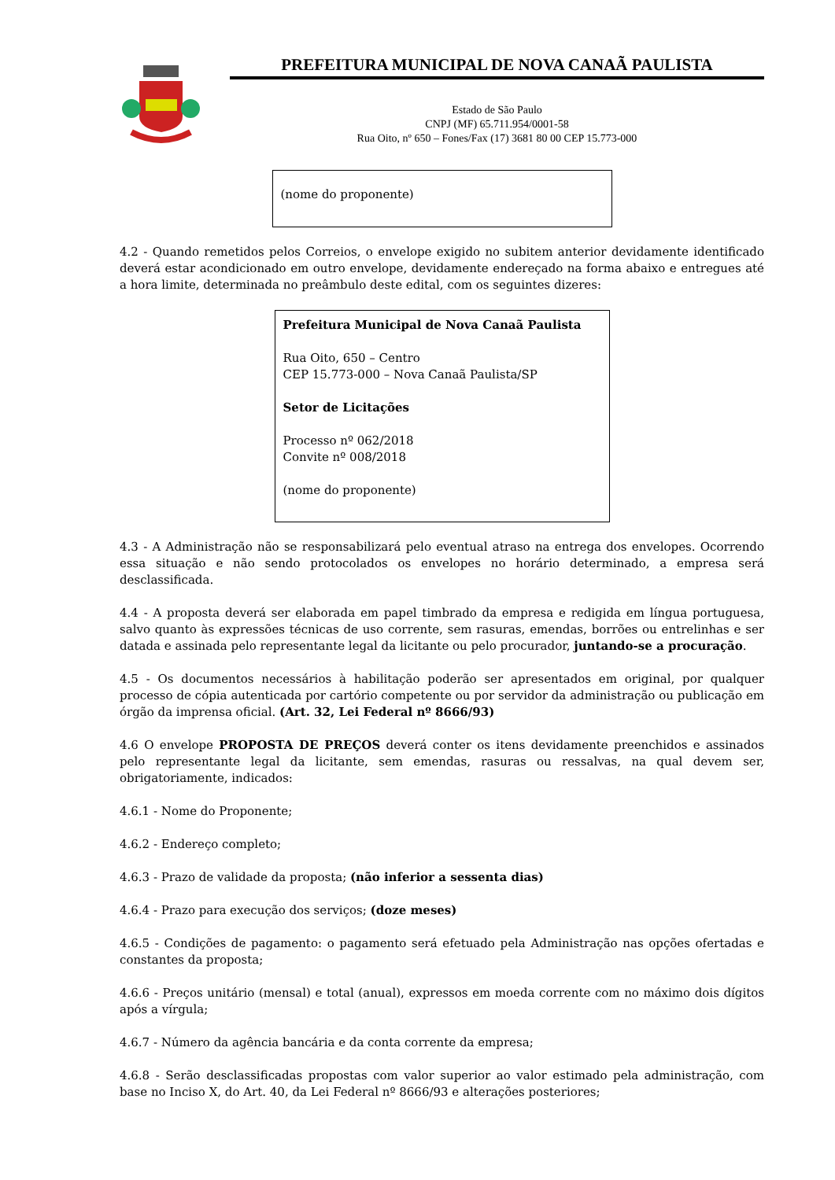PREFEITURA MUNICIPAL DE NOVA CANAÃ PAULISTA
Estado de São Paulo
CNPJ (MF) 65.711.954/0001-58
Rua Oito, nº 650 – Fones/Fax (17) 3681 80 00 CEP 15.773-000
(nome do proponente)
4.2 - Quando remetidos pelos Correios, o envelope exigido no subitem anterior devidamente identificado deverá estar acondicionado em outro envelope, devidamente endereçado na forma abaixo e entregues até a hora limite, determinada no preâmbulo deste edital, com os seguintes dizeres:
Prefeitura Municipal de Nova Canaã Paulista
Rua Oito, 650 – Centro
CEP 15.773-000 – Nova Canaã Paulista/SP
Setor de Licitações
Processo nº 062/2018
Convite nº 008/2018
(nome do proponente)
4.3 - A Administração não se responsabilizará pelo eventual atraso na entrega dos envelopes. Ocorrendo essa situação e não sendo protocolados os envelopes no horário determinado, a empresa será desclassificada.
4.4 - A proposta deverá ser elaborada em papel timbrado da empresa e redigida em língua portuguesa, salvo quanto às expressões técnicas de uso corrente, sem rasuras, emendas, borrões ou entrelinhas e ser datada e assinada pelo representante legal da licitante ou pelo procurador, juntando-se a procuração.
4.5 - Os documentos necessários à habilitação poderão ser apresentados em original, por qualquer processo de cópia autenticada por cartório competente ou por servidor da administração ou publicação em órgão da imprensa oficial. (Art. 32, Lei Federal nº 8666/93)
4.6 O envelope PROPOSTA DE PREÇOS deverá conter os itens devidamente preenchidos e assinados pelo representante legal da licitante, sem emendas, rasuras ou ressalvas, na qual devem ser, obrigatoriamente, indicados:
4.6.1 - Nome do Proponente;
4.6.2 - Endereço completo;
4.6.3 - Prazo de validade da proposta; (não inferior a sessenta dias)
4.6.4 - Prazo para execução dos serviços; (doze meses)
4.6.5 - Condições de pagamento: o pagamento será efetuado pela Administração nas opções ofertadas e constantes da proposta;
4.6.6 - Preços unitário (mensal) e total (anual), expressos em moeda corrente com no máximo dois dígitos após a vírgula;
4.6.7 - Número da agência bancária e da conta corrente da empresa;
4.6.8 - Serão desclassificadas propostas com valor superior ao valor estimado pela administração, com base no Inciso X, do Art. 40, da Lei Federal nº 8666/93 e alterações posteriores;